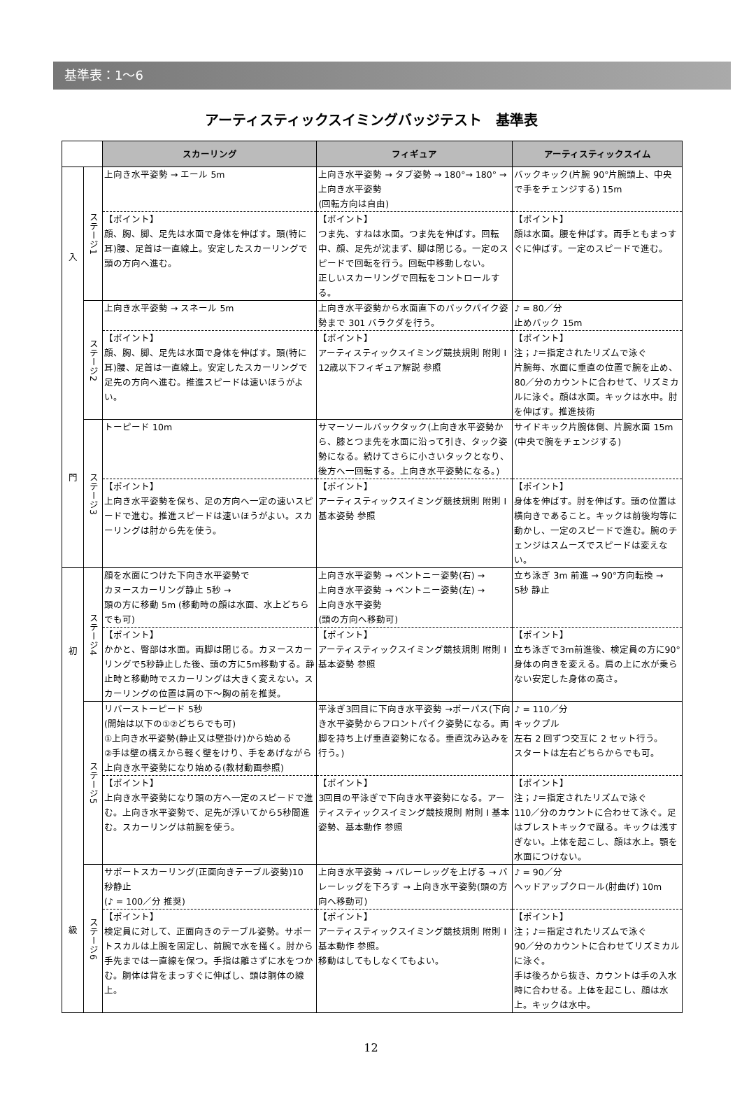基準表：1〜6
アーティスティックスイミングバッジテスト　基準表
| | | スカーリング | フィギュア | アーティスティックスイム |
| 入 門 | ステージ1 | 上向き水平姿勢 → エール 5m | 上向き水平姿勢 → タブ姿勢 → 180°→ 180° → 上向き水平姿勢 (回転方向は自由) | バックキック(片腕 90°片腕頭上、中央で手をチェンジする) 15m |
| | | 【ポイント】 顔、胸、脚、足先は水面で身体を伸ばす。頭(特に耳)腰、足首は一直線上。安定したスカーリングで頭の方向へ進む。 | 【ポイント】 つま先、すねは水面。つま先を伸ばす。回転中、顔、足先が沈まず、脚は閉じる。一定のスピードで回転を行う。回転中移動しない。 正しいスカーリングで回転をコントロールする。 | 【ポイント】 顔は水面。腰を伸ばす。両手ともまっすぐに伸ばす。一定のスピードで進む。 |
| | ステージ2 | 上向き水平姿勢 → スネール 5m | 上向き水平姿勢から水面直下のバックパイク姿勢まで 301 バラクダを行う。 | ♪ = 80／分 止めバック 15m |
| | | 【ポイント】 顔、胸、脚、足先は水面で身体を伸ばす。頭(特に耳)腰、足首は一直線上。安定したスカーリングで足先の方向へ進む。推進スピードは速いほうがよい。 | 【ポイント】 アーティスティックスイミング競技規則 附則 I 12歳以下フィギュア解説 参照 | 【ポイント】 注；♪＝指定されたリズムで泳ぐ 片腕毎、水面に垂直の位置で腕を止め、80／分のカウントに合わせて、リズミカルに泳ぐ。顔は水面。キックは水中。肘を伸ばす。推進技術 |
| | ステージ3 | トーピード 10m | サマーソールバックタック(上向き水平姿勢から、膝とつま先を水面に沿って引き、タック姿勢になる。続けてさらに小さいタックとなり、後方へ一回転する。上向き水平姿勢になる。) | サイドキック片腕体側、片腕水面 15m (中央で腕をチェンジする) |
| | | 【ポイント】 上向き水平姿勢を保ち、足の方向へ一定の速いスピードで進む。推進スピードは速いほうがよい。スカーリングは肘から先を使う。 | 【ポイント】 アーティスティックスイミング競技規則 附則 I 基本姿勢 参照 | 【ポイント】 身体を伸ばす。肘を伸ばす。頭の位置は横向きであること。キックは前後均等に動かし、一定のスピードで進む。腕のチェンジはスムーズでスピードは変えない。 |
| 初 級 | ステージ4 | 顔を水面につけた下向き水平姿勢で カヌースカーリング静止 5秒 → 頭の方に移動 5m (移動時の顔は水面、水上どちらでも可) | 上向き水平姿勢 → ベントニー姿勢(右) → 上向き水平姿勢 → ベントニー姿勢(左) → 上向き水平姿勢 (頭の方向へ移動可) | 立ち泳ぎ 3m 前進 → 90°方向転換 → 5秒 静止 |
| | | 【ポイント】 かかと、臀部は水面。両脚は閉じる。カヌースカーリングで5秒静止した後、頭の方に5m移動する。静止時と移動時でスカーリングは大きく変えない。スカーリングの位置は肩の下〜胸の前を推奨。 | 【ポイント】 アーティスティックスイミング競技規則 附則 I 基本姿勢 参照 | 【ポイント】 立ち泳ぎで3m前進後、検定員の方に90°身体の向きを変える。肩の上に水が乗らない安定した身体の高さ。 |
| | ステージ5 | リバーストーピード 5秒 (開始は以下の①②どちらでも可) ①上向き水平姿勢(静止又は壁掛け)から始める ②手は壁の構えから軽く壁をけり、手をあげながら上向き水平姿勢になり始める(教材動画参照) | 平泳ぎ3回目に下向き水平姿勢 →ポーパス(下向き水平姿勢からフロントパイク姿勢になる。両脚を持ち上げ垂直姿勢になる。垂直沈み込みを行う。) | ♪ = 110／分 キックプル 左右 2 回ずつ交互に 2 セット行う。 スタートは左右どちらからでも可。 |
| | | 【ポイント】 上向き水平姿勢になり頭の方へ一定のスピードで進む。上向き水平姿勢で、足先が浮いてから5秒間進む。スカーリングは前腕を使う。 | 【ポイント】 3回目の平泳ぎで下向き水平姿勢になる。アーティスティックスイミング競技規則 附則 I 基本姿勢、基本動作 参照 | 【ポイント】 注；♪＝指定されたリズムで泳ぐ 110／分のカウントに合わせて泳ぐ。足はブレストキックで蹴る。キックは浅すぎない。上体を起こし、顔は水上。顎を水面につけない。 |
| | ステージ6 | サポートスカーリング(正面向きテーブル姿勢)10 秒静止 (♪ = 100／分 推奨) | 上向き水平姿勢 → バレーレッグを上げる → バレーレッグを下ろす → 上向き水平姿勢(頭の方向へ移動可) | ♪ = 90／分 ヘッドアップクロール(肘曲げ) 10m |
| | | 【ポイント】 検定員に対して、正面向きのテーブル姿勢。サポートスカルは上腕を固定し、前腕で水を掻く。肘から手先までは一直線を保つ。手指は離さずに水をつかむ。胴体は背をまっすぐに伸ばし、頭は胴体の線上。 | 【ポイント】 アーティスティックスイミング競技規則 附則 I 基本動作 参照。 移動はしてもしなくてもよい。 | 【ポイント】 注；♪＝指定されたリズムで泳ぐ 90／分のカウントに合わせてリズミカルに泳ぐ。 手は後ろから抜き、カウントは手の入水時に合わせる。上体を起こし、顔は水上。キックは水中。 |
12